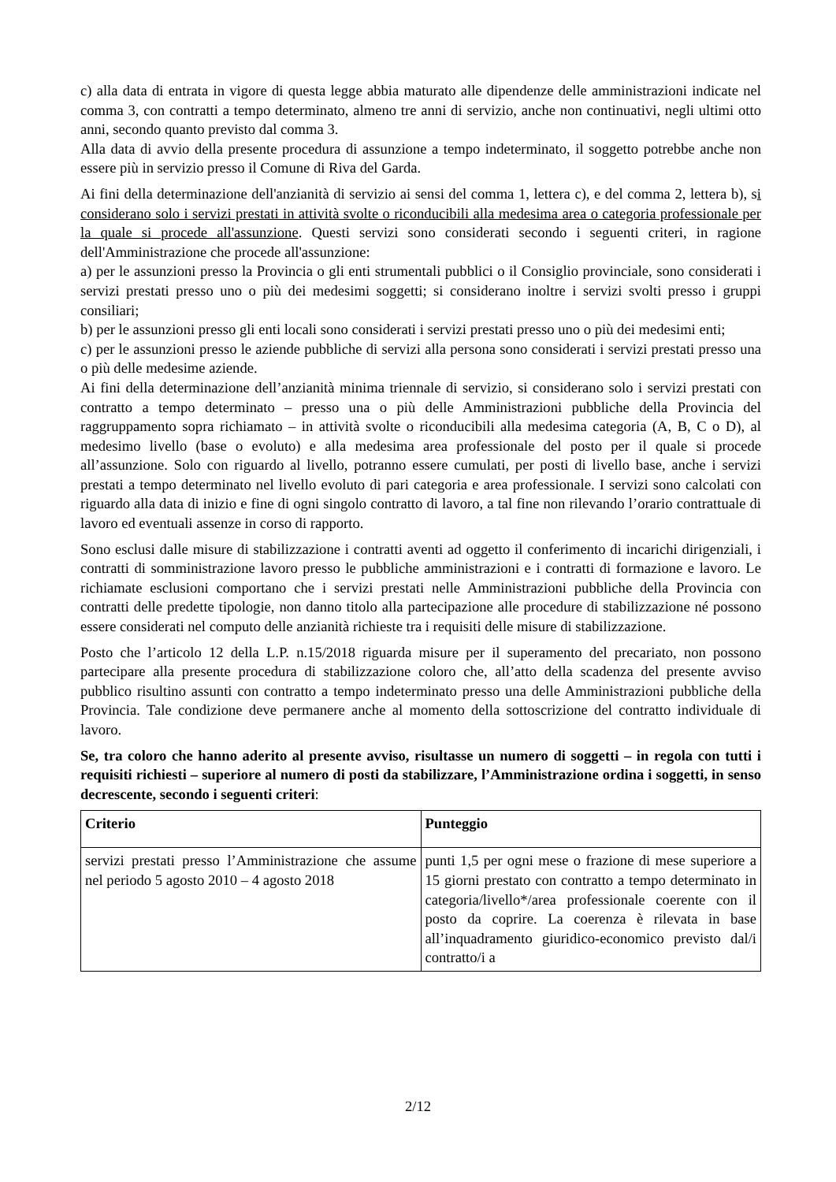c) alla data di entrata in vigore di questa legge abbia maturato alle dipendenze delle amministrazioni indicate nel comma 3, con contratti a tempo determinato, almeno tre anni di servizio, anche non continuativi, negli ultimi otto anni, secondo quanto previsto dal comma 3.
Alla data di avvio della presente procedura di assunzione a tempo indeterminato, il soggetto potrebbe anche non essere più in servizio presso il Comune di Riva del Garda.
Ai fini della determinazione dell'anzianità di servizio ai sensi del comma 1, lettera c), e del comma 2, lettera b), si considerano solo i servizi prestati in attività svolte o riconducibili alla medesima area o categoria professionale per la quale si procede all'assunzione. Questi servizi sono considerati secondo i seguenti criteri, in ragione dell'Amministrazione che procede all'assunzione:
a) per le assunzioni presso la Provincia o gli enti strumentali pubblici o il Consiglio provinciale, sono considerati i servizi prestati presso uno o più dei medesimi soggetti; si considerano inoltre i servizi svolti presso i gruppi consiliari;
b) per le assunzioni presso gli enti locali sono considerati i servizi prestati presso uno o più dei medesimi enti;
c) per le assunzioni presso le aziende pubbliche di servizi alla persona sono considerati i servizi prestati presso una o più delle medesime aziende.
Ai fini della determinazione dell’anzianità minima triennale di servizio, si considerano solo i servizi prestati con contratto a tempo determinato – presso una o più delle Amministrazioni pubbliche della Provincia del raggruppamento sopra richiamato – in attività svolte o riconducibili alla medesima categoria (A, B, C o D), al medesimo livello (base o evoluto) e alla medesima area professionale del posto per il quale si procede all’assunzione. Solo con riguardo al livello, potranno essere cumulati, per posti di livello base, anche i servizi prestati a tempo determinato nel livello evoluto di pari categoria e area professionale. I servizi sono calcolati con riguardo alla data di inizio e fine di ogni singolo contratto di lavoro, a tal fine non rilevando l’orario contrattuale di lavoro ed eventuali assenze in corso di rapporto.
Sono esclusi dalle misure di stabilizzazione i contratti aventi ad oggetto il conferimento di incarichi dirigenziali, i contratti di somministrazione lavoro presso le pubbliche amministrazioni e i contratti di formazione e lavoro. Le richiamate esclusioni comportano che i servizi prestati nelle Amministrazioni pubbliche della Provincia con contratti delle predette tipologie, non danno titolo alla partecipazione alle procedure di stabilizzazione né possono essere considerati nel computo delle anzianità richieste tra i requisiti delle misure di stabilizzazione.
Posto che l’articolo 12 della L.P. n.15/2018 riguarda misure per il superamento del precariato, non possono partecipare alla presente procedura di stabilizzazione coloro che, all’atto della scadenza del presente avviso pubblico risultino assunti con contratto a tempo indeterminato presso una delle Amministrazioni pubbliche della Provincia. Tale condizione deve permanere anche al momento della sottoscrizione del contratto individuale di lavoro.
Se, tra coloro che hanno aderito al presente avviso, risultasse un numero di soggetti – in regola con tutti i requisiti richiesti – superiore al numero di posti da stabilizzare, l’Amministrazione ordina i soggetti, in senso decrescente, secondo i seguenti criteri:
| Criterio | Punteggio |
| --- | --- |
| servizi prestati presso l’Amministrazione che assume nel periodo 5 agosto 2010 – 4 agosto 2018 | punti 1,5 per ogni mese o frazione di mese superiore a 15 giorni prestato con contratto a tempo determinato in categoria/livello*/area professionale coerente con il posto da coprire. La coerenza è rilevata in base all’inquadramento giuridico-economico previsto dal/i contratto/i a |
2/12